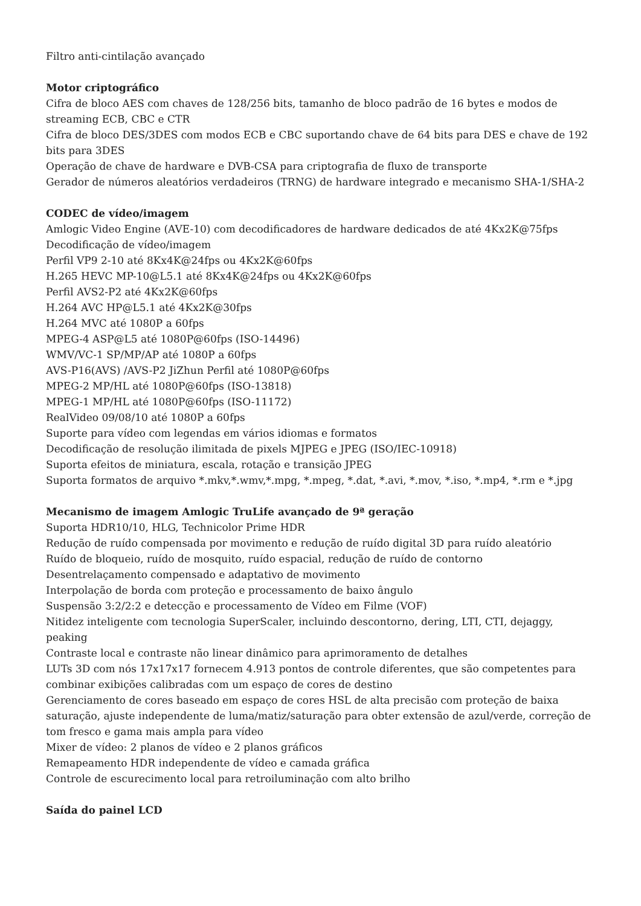Filtro anti-cintilação avançado
Motor criptográfico
Cifra de bloco AES com chaves de 128/256 bits, tamanho de bloco padrão de 16 bytes e modos de streaming ECB, CBC e CTR
Cifra de bloco DES/3DES com modos ECB e CBC suportando chave de 64 bits para DES e chave de 192 bits para 3DES
Operação de chave de hardware e DVB-CSA para criptografia de fluxo de transporte
Gerador de números aleatórios verdadeiros (TRNG) de hardware integrado e mecanismo SHA-1/SHA-2
CODEC de vídeo/imagem
Amlogic Video Engine (AVE-10) com decodificadores de hardware dedicados de até 4Kx2K@75fps
Decodificação de vídeo/imagem
Perfil VP9 2-10 até 8Kx4K@24fps ou 4Kx2K@60fps
H.265 HEVC MP-10@L5.1 até 8Kx4K@24fps ou 4Kx2K@60fps
Perfil AVS2-P2 até 4Kx2K@60fps
H.264 AVC HP@L5.1 até 4Kx2K@30fps
H.264 MVC até 1080P a 60fps
MPEG-4 ASP@L5 até 1080P@60fps (ISO-14496)
WMV/VC-1 SP/MP/AP até 1080P a 60fps
AVS-P16(AVS) /AVS-P2 JiZhun Perfil até 1080P@60fps
MPEG-2 MP/HL até 1080P@60fps (ISO-13818)
MPEG-1 MP/HL até 1080P@60fps (ISO-11172)
RealVideo 09/08/10 até 1080P a 60fps
Suporte para vídeo com legendas em vários idiomas e formatos
Decodificação de resolução ilimitada de pixels MJPEG e JPEG (ISO/IEC-10918)
Suporta efeitos de miniatura, escala, rotação e transição JPEG
Suporta formatos de arquivo *.mkv,*.wmv,*.mpg, *.mpeg, *.dat, *.avi, *.mov, *.iso, *.mp4, *.rm e *.jpg
Mecanismo de imagem Amlogic TruLife avançado de 9ª geração
Suporta HDR10/10, HLG, Technicolor Prime HDR
Redução de ruído compensada por movimento e redução de ruído digital 3D para ruído aleatório
Ruído de bloqueio, ruído de mosquito, ruído espacial, redução de ruído de contorno
Desentrelaçamento compensado e adaptativo de movimento
Interpolação de borda com proteção e processamento de baixo ângulo
Suspensão 3:2/2:2 e detecção e processamento de Vídeo em Filme (VOF)
Nitidez inteligente com tecnologia SuperScaler, incluindo descontorno, dering, LTI, CTI, dejaggy, peaking
Contraste local e contraste não linear dinâmico para aprimoramento de detalhes
LUTs 3D com nós 17x17x17 fornecem 4.913 pontos de controle diferentes, que são competentes para combinar exibições calibradas com um espaço de cores de destino
Gerenciamento de cores baseado em espaço de cores HSL de alta precisão com proteção de baixa saturação, ajuste independente de luma/matiz/saturação para obter extensão de azul/verde, correção de tom fresco e gama mais ampla para vídeo
Mixer de vídeo: 2 planos de vídeo e 2 planos gráficos
Remapeamento HDR independente de vídeo e camada gráfica
Controle de escurecimento local para retroiluminação com alto brilho
Saída do painel LCD